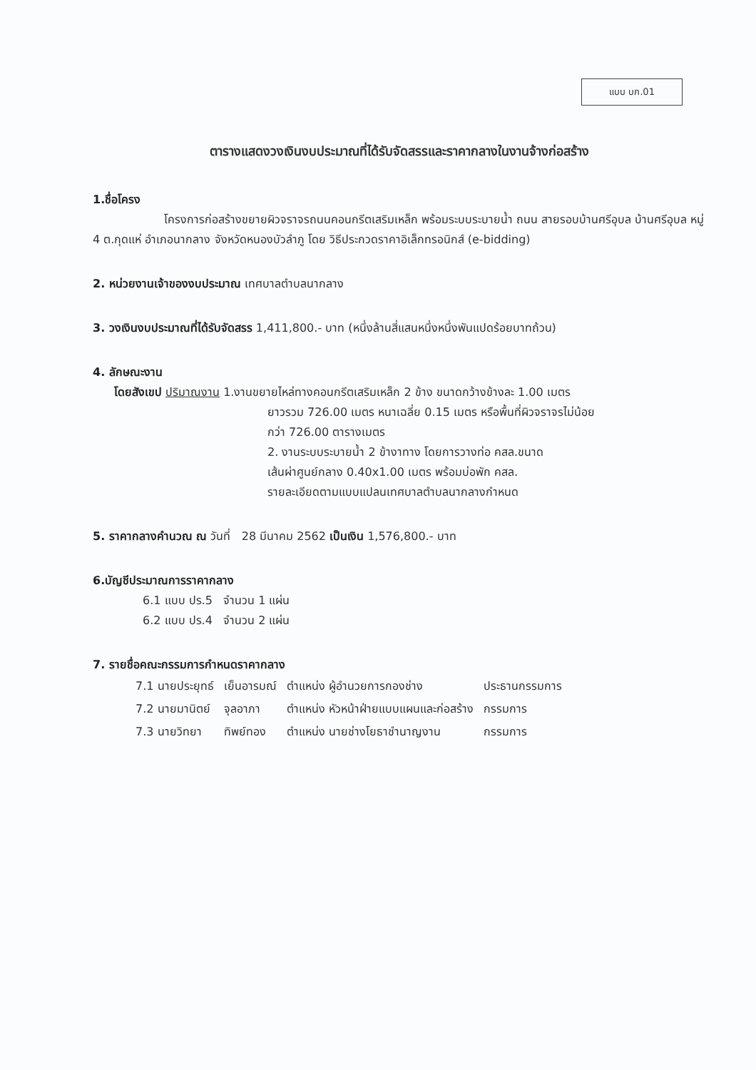แบบ บก.01
ตารางแสดงวงเงินงบประมาณที่ได้รับจัดสรรและราคากลางในงานจ้างก่อสร้าง
1.ชื่อโครง
โครงการก่อสร้างขยายผิวจราจรถนนคอนกรีตเสริมเหล็ก พร้อมระบบระบายน้ำ ถนน สายรอบบ้านศรีอุบล บ้านศรีอุบล หมู่ 4 ต.กุดแห่ อำเภอนากลาง จังหวัดหนองบัวลำภู โดย วิธีประกวดราคาอิเล็กทรอนิกส์ (e-bidding)
2. หน่วยงานเจ้าของงบประมาณ เทศบาลตำบลนากลาง
3. วงเงินงบประมาณที่ได้รับจัดสรร 1,411,800.- บาท (หนึ่งล้านสี่แสนหนึ่งหนึ่งพันแปดร้อยบาทถ้วน)
4. ลักษณะงาน
โดยสังเขป ปริมาณงาน 1.งานขยายไหล่ทางคอนกรีตเสริมเหล็ก 2 ข้าง ขนาดกว้างข้างละ 1.00 เมตร
ยาวรวม 726.00 เมตร หนาเฉลี่ย 0.15 เมตร หรือพื้นที่ผิวจราจรไม่น้อย
กว่า 726.00 ตารางเมตร
2. งานระบบระบายน้ำ 2 ข้างาทาง โดยการวางท่อ คสล.ขนาด
เส้นผ่าศูนย์กลาง 0.40x1.00 เมตร พร้อมบ่อพัก คสล.
รายละเอียดตามแบบแปลนเทศบาลตำบลนากลางกำหนด
5. ราคากลางคำนวณ ณ วันที่ 28 มีนาคม 2562 เป็นเงิน 1,576,800.- บาท
6.บัญชีประมาณการราคากลาง
6.1 แบบ ปร.5 จำนวน 1 แผ่น
6.2 แบบ ปร.4 จำนวน 2 แผ่น
7. รายชื่อคณะกรรมการกำหนดราคากลาง
| 7.1 นายประยุทธ์ | เย็นอารมณ์ | ตำแหน่ง ผู้อำนวยการกองช่าง | ประธานกรรมการ |
| 7.2 นายมานิตย์ | จุลอาภา | ตำแหน่ง หัวหน้าฝ่ายแบบแผนและก่อสร้าง | กรรมการ |
| 7.3 นายวิทยา | ทิพย์ทอง | ตำแหน่ง นายช่างโยธาชำนาญงาน | กรรมการ |